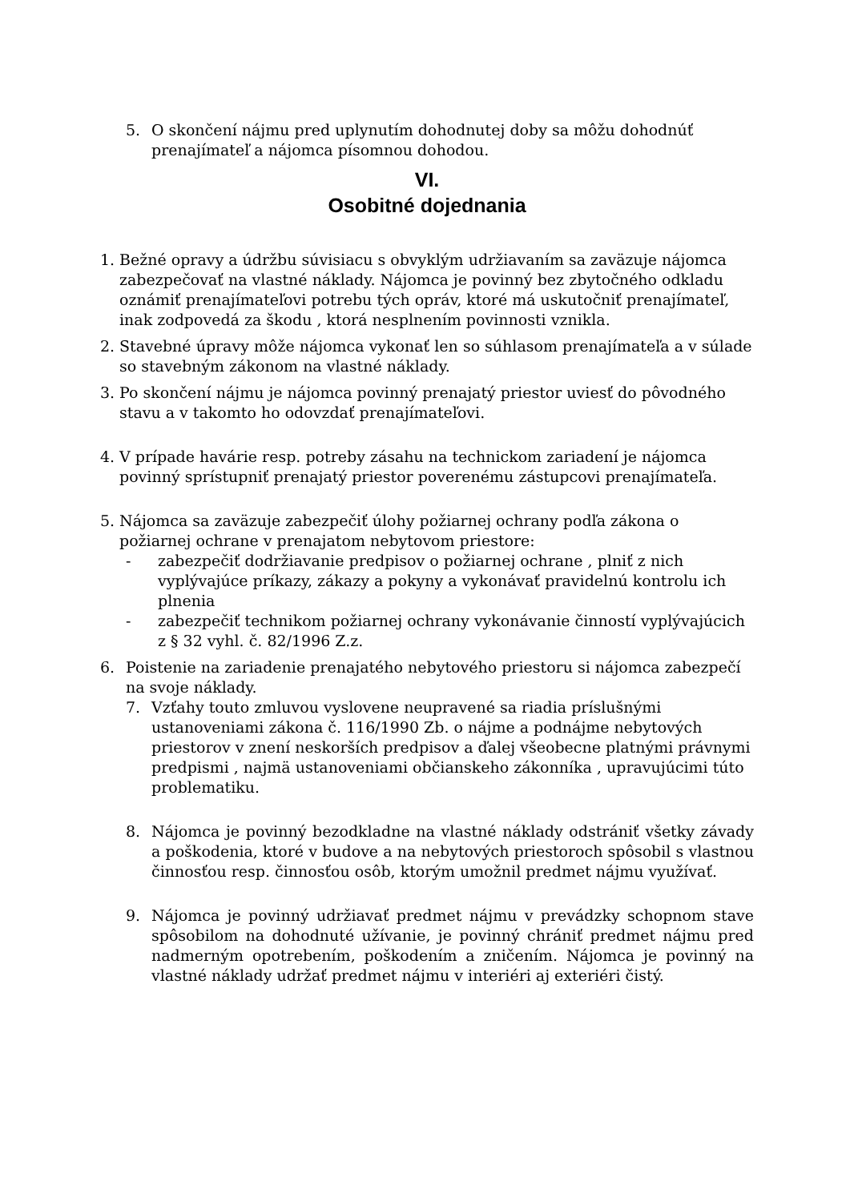5. O skončení nájmu pred uplynutím dohodnutej doby sa môžu dohodnúť prenajímateľ a nájomca písomnou dohodou.
VI.
Osobitné dojednania
1. Bežné opravy a údržbu súvisiacu s obvyklým udržiavaním sa zaväzuje nájomca zabezpečovať na vlastné náklady. Nájomca je povinný bez zbytočného odkladu oznámiť prenajímateľovi potrebu tých opráv, ktoré má uskutočniť prenajímateľ, inak zodpovedá za škodu , ktorá nesplnením povinnosti vznikla.
2. Stavebné úpravy môže nájomca vykonať len so súhlasom prenajímateľa a v súlade so stavebným zákonom na vlastné náklady.
3. Po skončení nájmu je nájomca povinný prenajatý priestor uviesť do pôvodného stavu a v takomto ho odovzdať prenajímateľovi.
4. V prípade havárie resp. potreby zásahu na technickom zariadení je nájomca povinný sprístupniť prenajatý priestor poverenému zástupcovi prenajímateľa.
5. Nájomca sa zaväzuje zabezpečiť úlohy požiarnej ochrany podľa zákona o požiarnej ochrane v prenajatom nebytovom priestore:
- zabezpečiť dodržiavanie predpisov o požiarnej ochrane , plniť z nich vyplývajúce príkazy, zákazy a pokyny a vykonávať pravidelnú kontrolu ich plnenia
- zabezpečiť technikom požiarnej ochrany vykonávanie činností vyplývajúcich z § 32 vyhl. č. 82/1996 Z.z.
6. Poistenie na zariadenie prenajatého nebytového priestoru si nájomca zabezpečí na svoje náklady.
7. Vzťahy touto zmluvou vyslovene neupravené sa riadia príslušnými ustanoveniami zákona č. 116/1990 Zb. o nájme a podnájme nebytových priestorov v znení neskorších predpisov a ďalej všeobecne platnými právnymi predpismi , najmä ustanoveniami občianskeho zákonníka , upravujúcimi túto problematiku.
8. Nájomca je povinný bezodkladne na vlastné náklady odstrániť všetky závady a poškodenia, ktoré v budove a na nebytových priestoroch spôsobil s vlastnou činnosťou resp. činnosťou osôb, ktorým umožnil predmet nájmu využívať.
9. Nájomca je povinný udržiavať predmet nájmu v prevádzky schopnom stave spôsobilom na dohodnuté užívanie, je povinný chrániť predmet nájmu pred nadmerným opotrebením, poškodením a zničením. Nájomca je povinný na vlastné náklady udržať predmet nájmu v interiéri aj exteriéri čistý.